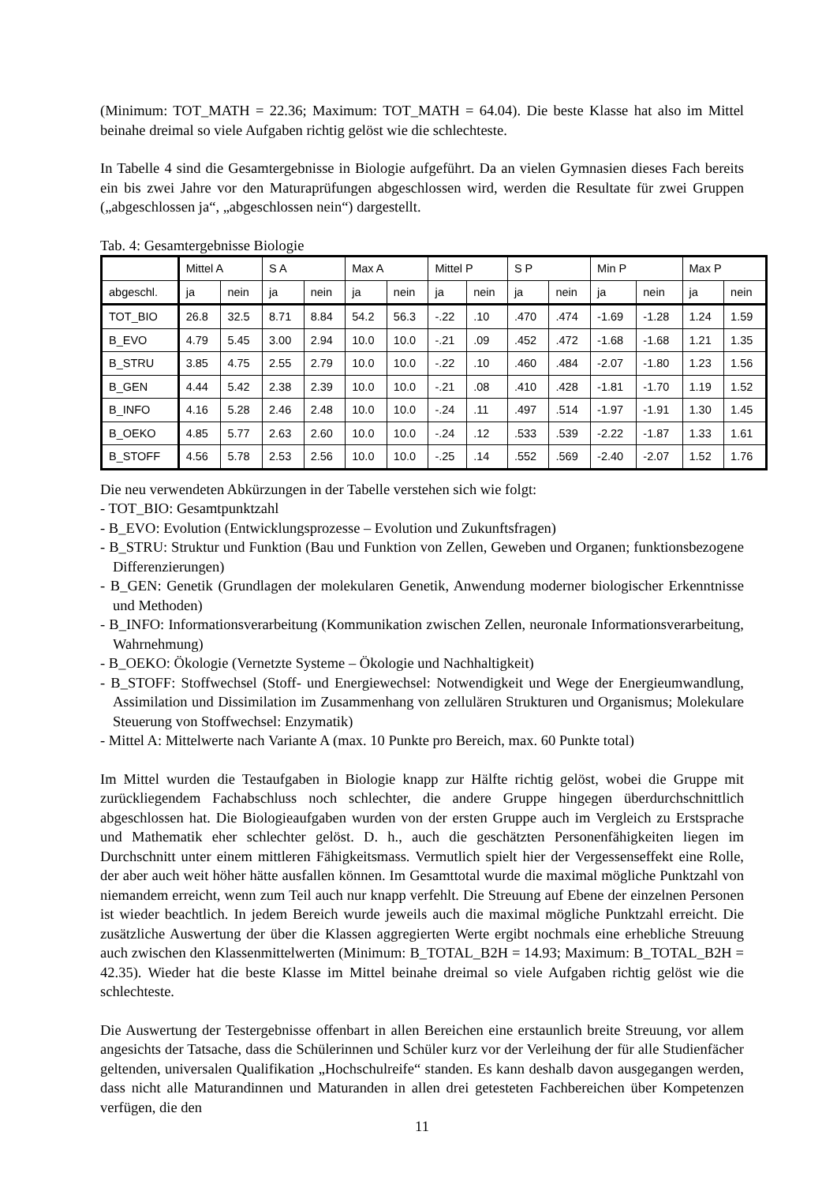(Minimum: TOT_MATH = 22.36; Maximum: TOT_MATH = 64.04). Die beste Klasse hat also im Mittel beinahe dreimal so viele Aufgaben richtig gelöst wie die schlechteste.
In Tabelle 4 sind die Gesamtergebnisse in Biologie aufgeführt. Da an vielen Gymnasien dieses Fach bereits ein bis zwei Jahre vor den Maturaprüfungen abgeschlossen wird, werden die Resultate für zwei Gruppen („abgeschlossen ja“, „abgeschlossen nein“) dargestellt.
Tab. 4: Gesamtergebnisse Biologie
| | Mittel A | | S A | | Max A | | Mittel P | | S P | | Min P | | Max P | |
| --- | --- | --- | --- | --- | --- | --- | --- | --- | --- | --- | --- | --- | --- | --- |
| abgeschl. | ja | nein | ja | nein | ja | nein | ja | nein | ja | nein | ja | nein | ja | nein |
| TOT_BIO | 26.8 | 32.5 | 8.71 | 8.84 | 54.2 | 56.3 | -.22 | .10 | .470 | .474 | -1.69 | -1.28 | 1.24 | 1.59 |
| B_EVO | 4.79 | 5.45 | 3.00 | 2.94 | 10.0 | 10.0 | -.21 | .09 | .452 | .472 | -1.68 | -1.68 | 1.21 | 1.35 |
| B_STRU | 3.85 | 4.75 | 2.55 | 2.79 | 10.0 | 10.0 | -.22 | .10 | .460 | .484 | -2.07 | -1.80 | 1.23 | 1.56 |
| B_GEN | 4.44 | 5.42 | 2.38 | 2.39 | 10.0 | 10.0 | -.21 | .08 | .410 | .428 | -1.81 | -1.70 | 1.19 | 1.52 |
| B_INFO | 4.16 | 5.28 | 2.46 | 2.48 | 10.0 | 10.0 | -.24 | .11 | .497 | .514 | -1.97 | -1.91 | 1.30 | 1.45 |
| B_OEKO | 4.85 | 5.77 | 2.63 | 2.60 | 10.0 | 10.0 | -.24 | .12 | .533 | .539 | -2.22 | -1.87 | 1.33 | 1.61 |
| B_STOFF | 4.56 | 5.78 | 2.53 | 2.56 | 10.0 | 10.0 | -.25 | .14 | .552 | .569 | -2.40 | -2.07 | 1.52 | 1.76 |
Die neu verwendeten Abkürzungen in der Tabelle verstehen sich wie folgt:
- TOT_BIO: Gesamtpunktzahl
- B_EVO: Evolution (Entwicklungsprozesse – Evolution und Zukunftsfragen)
- B_STRU: Struktur und Funktion (Bau und Funktion von Zellen, Geweben und Organen; funktionsbezogene Differenzierungen)
- B_GEN: Genetik (Grundlagen der molekularen Genetik, Anwendung moderner biologischer Erkenntnisse und Methoden)
- B_INFO: Informationsverarbeitung (Kommunikation zwischen Zellen, neuronale Informationsverarbeitung, Wahrnehmung)
- B_OEKO: Ökologie (Vernetzte Systeme – Ökologie und Nachhaltigkeit)
- B_STOFF: Stoffwechsel (Stoff- und Energiewechsel: Notwendigkeit und Wege der Energieumwandlung, Assimilation und Dissimilation im Zusammenhang von zellulären Strukturen und Organismus; Molekulare Steuerung von Stoffwechsel: Enzymatik)
- Mittel A: Mittelwerte nach Variante A (max. 10 Punkte pro Bereich, max. 60 Punkte total)
Im Mittel wurden die Testaufgaben in Biologie knapp zur Hälfte richtig gelöst, wobei die Gruppe mit zurückliegendem Fachabschluss noch schlechter, die andere Gruppe hingegen überdurchschnittlich abgeschlossen hat. Die Biologieaufgaben wurden von der ersten Gruppe auch im Vergleich zu Erstsprache und Mathematik eher schlechter gelöst. D. h., auch die geschätzten Personenfähigkeiten liegen im Durchschnitt unter einem mittleren Fähigkeitsmass. Vermutlich spielt hier der Vergessenseffekt eine Rolle, der aber auch weit höher hätte ausfallen können. Im Gesamttotal wurde die maximal mögliche Punktzahl von niemandem erreicht, wenn zum Teil auch nur knapp verfehlt. Die Streuung auf Ebene der einzelnen Personen ist wieder beachtlich. In jedem Bereich wurde jeweils auch die maximal mögliche Punktzahl erreicht. Die zusätzliche Auswertung der über die Klassen aggregierten Werte ergibt nochmals eine erhebliche Streuung auch zwischen den Klassenmittelwerten (Minimum: B_TOTAL_B2H = 14.93; Maximum: B_TOTAL_B2H = 42.35). Wieder hat die beste Klasse im Mittel beinahe dreimal so viele Aufgaben richtig gelöst wie die schlechteste.
Die Auswertung der Testergebnisse offenbart in allen Bereichen eine erstaunlich breite Streuung, vor allem angesichts der Tatsache, dass die Schülerinnen und Schüler kurz vor der Verleihung der für alle Studienfächer geltenden, universalen Qualifikation „Hochschulreife“ standen. Es kann deshalb davon ausgegangen werden, dass nicht alle Maturandinnen und Maturanden in allen drei getesteten Fachbereichen über Kompetenzen verfügen, die den
11